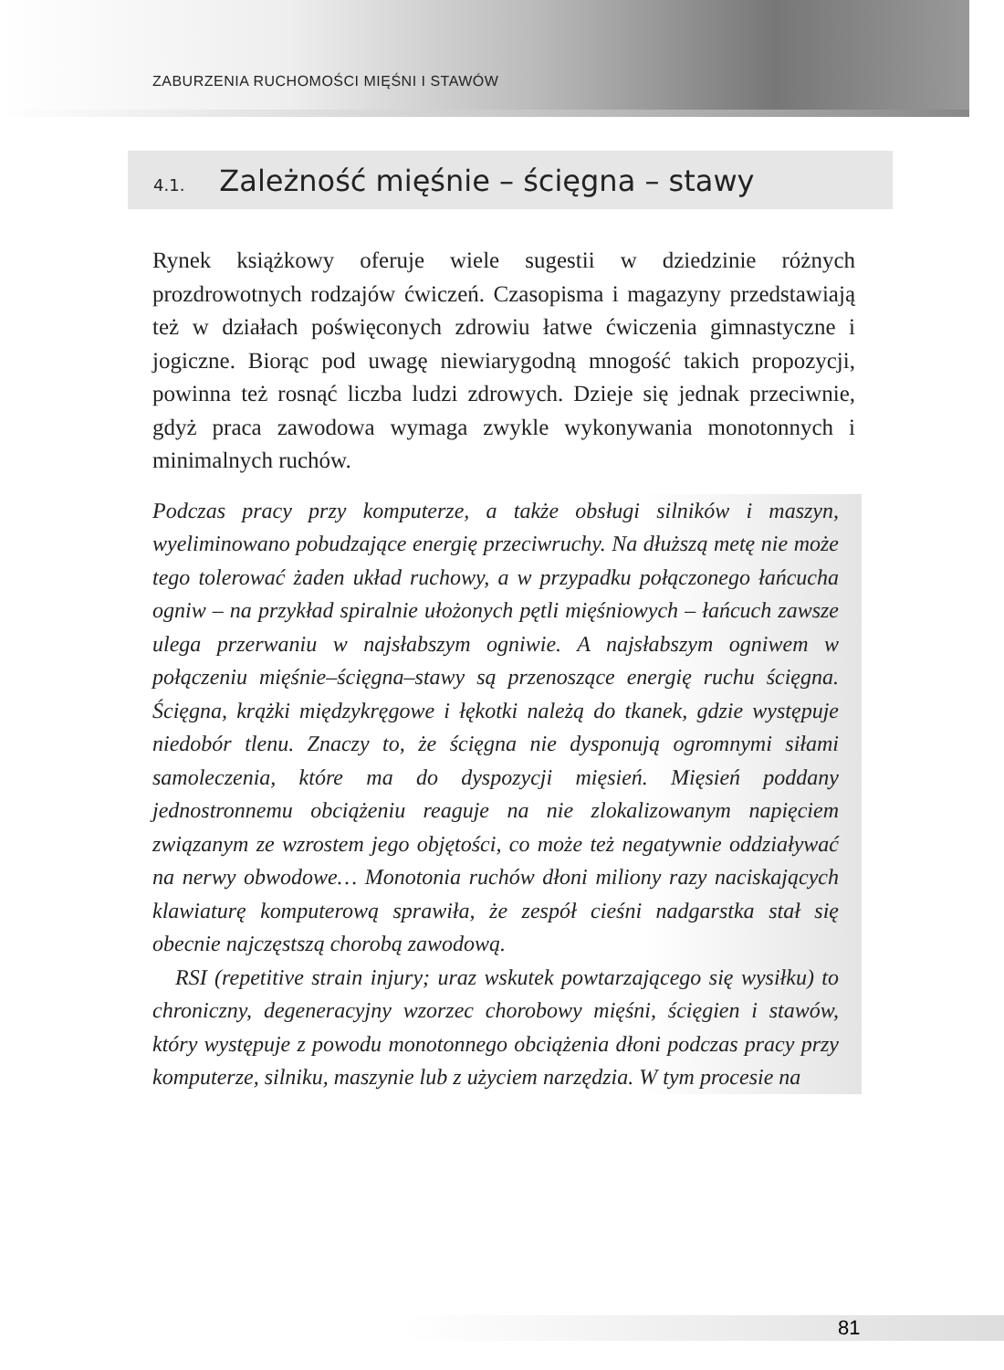ZABURZENIA RUCHOMOŚCI MIĘŚNI I STAWÓW
4.1. Zależność mięśnie – ścięgna – stawy
Rynek książkowy oferuje wiele sugestii w dziedzinie różnych prozdrowotnych rodzajów ćwiczeń. Czasopisma i magazyny przedstawiają też w działach poświęconych zdrowiu łatwe ćwiczenia gimnastyczne i jogiczne. Biorąc pod uwagę niewiarygodną mnogość takich propozycji, powinna też rosnąć liczba ludzi zdrowych. Dzieje się jednak przeciwnie, gdyż praca zawodowa wymaga zwykle wykonywania monotonnych i minimalnych ruchów.
Podczas pracy przy komputerze, a także obsługi silników i maszyn, wyeliminowano pobudzające energię przeciwruchy. Na dłuższą metę nie może tego tolerować żaden układ ruchowy, a w przypadku połączonego łańcucha ogniw – na przykład spiralnie ułożonych pętli mięśniowych – łańcuch zawsze ulega przerwaniu w najsłabszym ogniwie. A najsłabszym ogniwem w połączeniu mięśnie–ścięgna–stawy są przenoszące energię ruchu ścięgna. Ścięgna, krążki międzykręgowe i łękotki należą do tkanek, gdzie występuje niedobór tlenu. Znaczy to, że ścięgna nie dysponują ogromnymi siłami samoleczenia, które ma do dyspozycji mięsień. Mięsień poddany jednostronnemu obciążeniu reaguje na nie zlokalizowanym napięciem związanym ze wzrostem jego objętości, co może też negatywnie oddziaływać na nerwy obwodowe… Monotonia ruchów dłoni miliony razy naciskających klawiaturę komputerową sprawiła, że zespół cieśni nadgarstka stał się obecnie najczęstszą chorobą zawodową.
RSI (repetitive strain injury; uraz wskutek powtarzającego się wysiłku) to chroniczny, degeneracyjny wzorzec chorobowy mięśni, ścięgien i stawów, który występuje z powodu monotonnego obciążenia dłoni podczas pracy przy komputerze, silniku, maszynie lub z użyciem narzędzia. W tym procesie na
81